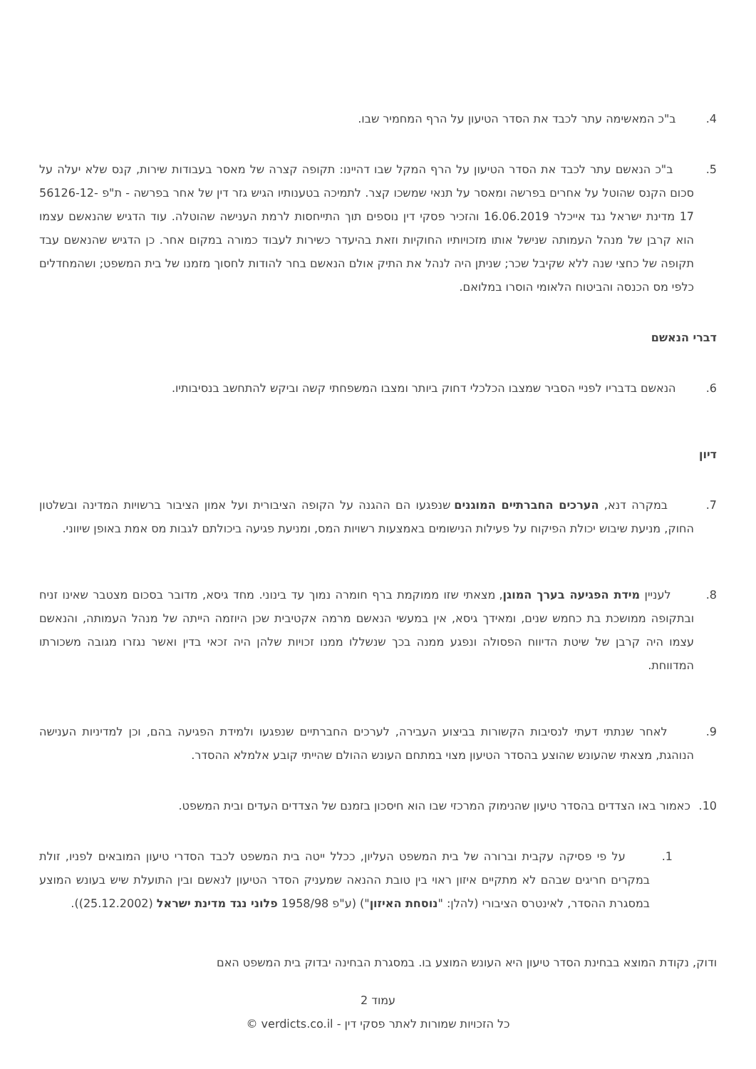4. ב"כ המאשימה עתר לכבד את הסדר הטיעון על הרף המחמיר שבו.
5. ב"כ הנאשם עתר לכבד את הסדר הטיעון על הרף המקל שבו דהיינו: תקופה קצרה של מאסר בעבודות שירות, קנס שלא יעלה על סכום הקנס שהוטל על אחרים בפרשה ומאסר על תנאי שמשכו קצר. לתמיכה בטענותיו הגיש גזר דין של אחר בפרשה - ת"פ 56126-12-17 מדינת ישראל נגד אייכלר 16.06.2019 והזכיר פסקי דין נוספים תוך התייחסות לרמת הענישה שהוטלה. עוד הדגיש שהנאשם עצמו הוא קרבן של מנהל העמותה שנישל אותו מזכויותיו החוקיות וזאת בהיעדר כשירות לעבוד כמורה במקום אחר. כן הדגיש שהנאשם עבד תקופה של כחצי שנה ללא שקיבל שכר; שניתן היה לנהל את התיק אולם הנאשם בחר להודות לחסוך מזמנו של בית המשפט; ושהמחדלים כלפי מס הכנסה והביטוח הלאומי הוסרו במלואם.
דברי הנאשם
6. הנאשם בדבריו לפניי הסביר שמצבו הכלכלי דחוק ביותר ומצבו המשפחתי קשה וביקש להתחשב בנסיבותיו.
דיון
7. במקרה דנא, הערכים החברתיים המוגנים שנפגעו הם ההגנה על הקופה הציבורית ועל אמון הציבור ברשויות המדינה ובשלטון החוק, מניעת שיבוש יכולת הפיקוח על פעילות הנישומים באמצעות רשויות המס, ומניעת פגיעה ביכולתם לגבות מס אמת באופן שיווני.
8. לעניין מידת הפגיעה בערך המוגן, מצאתי שזו ממוקמת ברף חומרה נמוך עד בינוני. מחד גיסא, מדובר בסכום מצטבר שאינו זניח ובתקופה ממושכת בת כחמש שנים, ומאידך גיסא, אין במעשי הנאשם מרמה אקטיבית שכן היוזמה הייתה של מנהל העמותה, והנאשם עצמו היה קרבן של שיטת הדיווח הפסולה ונפגע ממנה בכך שנשללו ממנו זכויות שלהן היה זכאי בדין ואשר נגזרו מגובה משכורתו המדווחת.
9. לאחר שנתתי דעתי לנסיבות הקשורות בביצוע העבירה, לערכים החברתיים שנפגעו ולמידת הפגיעה בהם, וכן למדיניות הענישה הנוהגת, מצאתי שהעונש שהוצע בהסדר הטיעון מצוי במתחם העונש ההולם שהייתי קובע אלמלא ההסדר.
10. כאמור באו הצדדים בהסדר טיעון שהנימוק המרכזי שבו הוא חיסכון בזמנם של הצדדים העדים ובית המשפט.
1. על פי פסיקה עקבית וברורה של בית המשפט העליון, ככלל ייטה בית המשפט לכבד הסדרי טיעון המובאים לפניו, זולת במקרים חריגים שבהם לא מתקיים איזון ראוי בין טובת ההנאה שמעניק הסדר הטיעון לנאשם ובין התועלת שיש בעונש המוצע במסגרת ההסדר, לאינטרס הציבורי (להלן: "נוסחת האיזון") (ע"פ 1958/98 פלוני נגד מדינת ישראל (25.12.2002)).
ודוק, נקודת המוצא בבחינת הסדר טיעון היא העונש המוצע בו. במסגרת הבחינה יבדוק בית המשפט האם
עמוד 2
כל הזכויות שמורות לאתר פסקי דין - verdicts.co.il ©